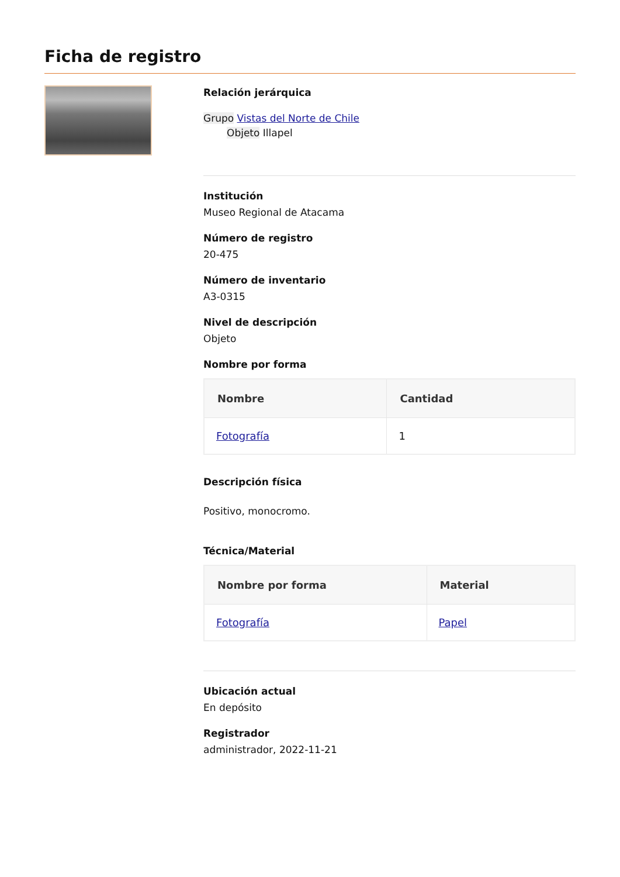Ficha de registro
Relación jerárquica
Grupo Vistas del Norte de Chile
Objeto Illapel
Institución
Museo Regional de Atacama
Número de registro
20-475
Número de inventario
A3-0315
Nivel de descripción
Objeto
Nombre por forma
| Nombre | Cantidad |
| --- | --- |
| Fotografía | 1 |
Descripción física
Positivo, monocromo.
Técnica/Material
| Nombre por forma | Material |
| --- | --- |
| Fotografía | Papel |
Ubicación actual
En depósito
Registrador
administrador, 2022-11-21